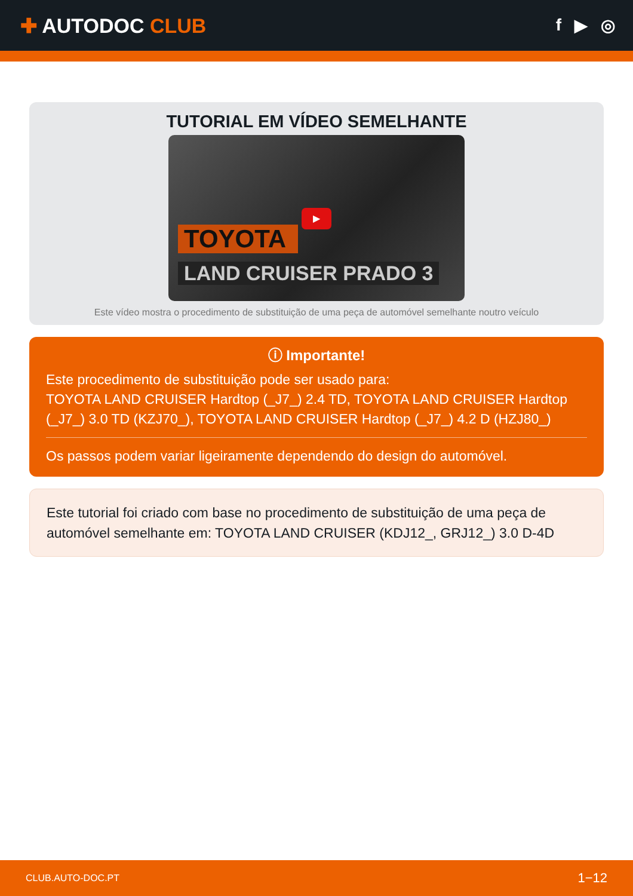✚ AUTODOC CLUB
f ▶ ◎
TUTORIAL EM VÍDEO SEMELHANTE
TOYOTA
LAND CRUISER PRADO 3
▶
Este vídeo mostra o procedimento de substituição de uma peça de automóvel semelhante noutro veículo
ⓘ Importante!
Este procedimento de substituição pode ser usado para:
TOYOTA LAND CRUISER Hardtop (_J7_) 2.4 TD, TOYOTA LAND CRUISER Hardtop (_J7_) 3.0 TD (KZJ70_), TOYOTA LAND CRUISER Hardtop (_J7_) 4.2 D (HZJ80_)
Os passos podem variar ligeiramente dependendo do design do automóvel.
Este tutorial foi criado com base no procedimento de substituição de uma peça de automóvel semelhante em: TOYOTA LAND CRUISER (KDJ12_, GRJ12_) 3.0 D-4D
CLUB.AUTO-DOC.PT 1−12